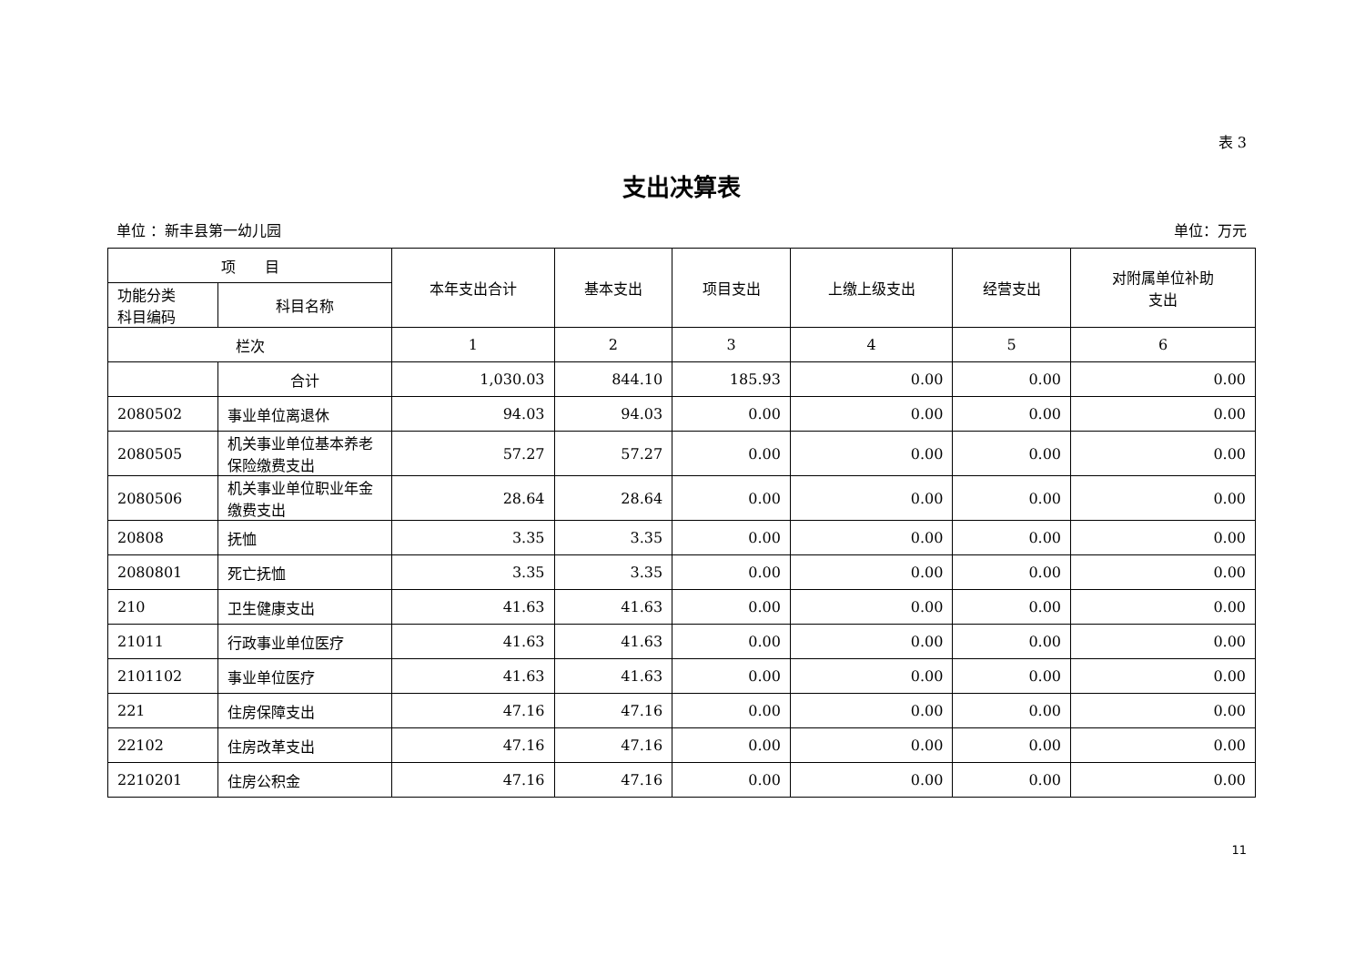表 3
支出决算表
单位 ：新丰县第一幼儿园 单位：万元
| 项 目 | | 本年支出合计 | 基本支出 | 项目支出 | 上缴上级支出 | 经营支出 | 对附属单位补助 支出 |
| --- | --- | --- | --- | --- | --- | --- | --- |
| 功能分类 科目编码 | 科目名称 | | | | | | |
| 栏次 | | 1 | 2 | 3 | 4 | 5 | 6 |
| | 合计 | 1,030.03 | 844.10 | 185.93 | 0.00 | 0.00 | 0.00 |
| 2080502 | 事业单位离退休 | 94.03 | 94.03 | 0.00 | 0.00 | 0.00 | 0.00 |
| 2080505 | 机关事业单位基本养老保险缴费支出 | 57.27 | 57.27 | 0.00 | 0.00 | 0.00 | 0.00 |
| 2080506 | 机关事业单位职业年金缴费支出 | 28.64 | 28.64 | 0.00 | 0.00 | 0.00 | 0.00 |
| 20808 | 抚恤 | 3.35 | 3.35 | 0.00 | 0.00 | 0.00 | 0.00 |
| 2080801 | 死亡抚恤 | 3.35 | 3.35 | 0.00 | 0.00 | 0.00 | 0.00 |
| 210 | 卫生健康支出 | 41.63 | 41.63 | 0.00 | 0.00 | 0.00 | 0.00 |
| 21011 | 行政事业单位医疗 | 41.63 | 41.63 | 0.00 | 0.00 | 0.00 | 0.00 |
| 2101102 | 事业单位医疗 | 41.63 | 41.63 | 0.00 | 0.00 | 0.00 | 0.00 |
| 221 | 住房保障支出 | 47.16 | 47.16 | 0.00 | 0.00 | 0.00 | 0.00 |
| 22102 | 住房改革支出 | 47.16 | 47.16 | 0.00 | 0.00 | 0.00 | 0.00 |
| 2210201 | 住房公积金 | 47.16 | 47.16 | 0.00 | 0.00 | 0.00 | 0.00 |
11